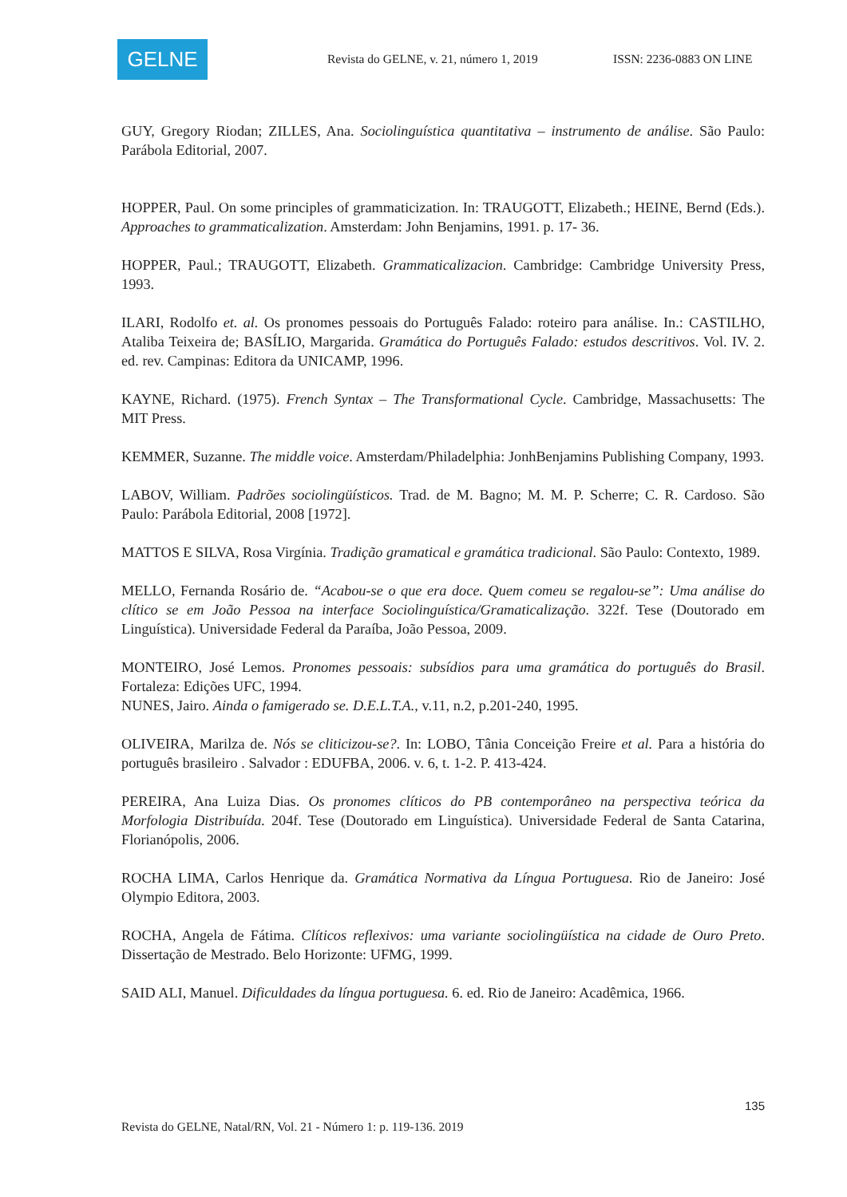GELNE
Revista do GELNE, v. 21, número 1, 2019
ISSN: 2236-0883 ON LINE
GUY, Gregory Riodan; ZILLES, Ana. Sociolinguística quantitativa – instrumento de análise. São Paulo: Parábola Editorial, 2007.
HOPPER, Paul. On some principles of grammaticization. In: TRAUGOTT, Elizabeth.; HEINE, Bernd (Eds.). Approaches to grammaticalization. Amsterdam: John Benjamins, 1991. p. 17- 36.
HOPPER, Paul.; TRAUGOTT, Elizabeth. Grammaticalizacion. Cambridge: Cambridge University Press, 1993.
ILARI, Rodolfo et. al. Os pronomes pessoais do Português Falado: roteiro para análise. In.: CASTILHO, Ataliba Teixeira de; BASÍLIO, Margarida. Gramática do Português Falado: estudos descritivos. Vol. IV. 2. ed. rev. Campinas: Editora da UNICAMP, 1996.
KAYNE, Richard. (1975). French Syntax – The Transformational Cycle. Cambridge, Massachusetts: The MIT Press.
KEMMER, Suzanne. The middle voice. Amsterdam/Philadelphia: JonhBenjamins Publishing Company, 1993.
LABOV, William. Padrões sociolingüísticos. Trad. de M. Bagno; M. M. P. Scherre; C. R. Cardoso. São Paulo: Parábola Editorial, 2008 [1972].
MATTOS E SILVA, Rosa Virgínia. Tradição gramatical e gramática tradicional. São Paulo: Contexto, 1989.
MELLO, Fernanda Rosário de. “Acabou-se o que era doce. Quem comeu se regalou-se”: Uma análise do clítico se em João Pessoa na interface Sociolinguística/Gramaticalização. 322f. Tese (Doutorado em Linguística). Universidade Federal da Paraíba, João Pessoa, 2009.
MONTEIRO, José Lemos. Pronomes pessoais: subsídios para uma gramática do português do Brasil. Fortaleza: Edições UFC, 1994.
NUNES, Jairo. Ainda o famigerado se. D.E.L.T.A., v.11, n.2, p.201-240, 1995.
OLIVEIRA, Marilza de. Nós se cliticizou-se?. In: LOBO, Tânia Conceição Freire et al. Para a história do português brasileiro . Salvador : EDUFBA, 2006. v. 6, t. 1-2. P. 413-424.
PEREIRA, Ana Luiza Dias. Os pronomes clíticos do PB contemporâneo na perspectiva teórica da Morfologia Distribuída. 204f. Tese (Doutorado em Linguística). Universidade Federal de Santa Catarina, Florianópolis, 2006.
ROCHA LIMA, Carlos Henrique da. Gramática Normativa da Língua Portuguesa. Rio de Janeiro: José Olympio Editora, 2003.
ROCHA, Angela de Fátima. Clíticos reflexivos: uma variante sociolingüística na cidade de Ouro Preto. Dissertação de Mestrado. Belo Horizonte: UFMG, 1999.
SAID ALI, Manuel. Dificuldades da língua portuguesa. 6. ed. Rio de Janeiro: Acadêmica, 1966.
135
Revista do GELNE, Natal/RN, Vol. 21 - Número 1: p. 119-136. 2019